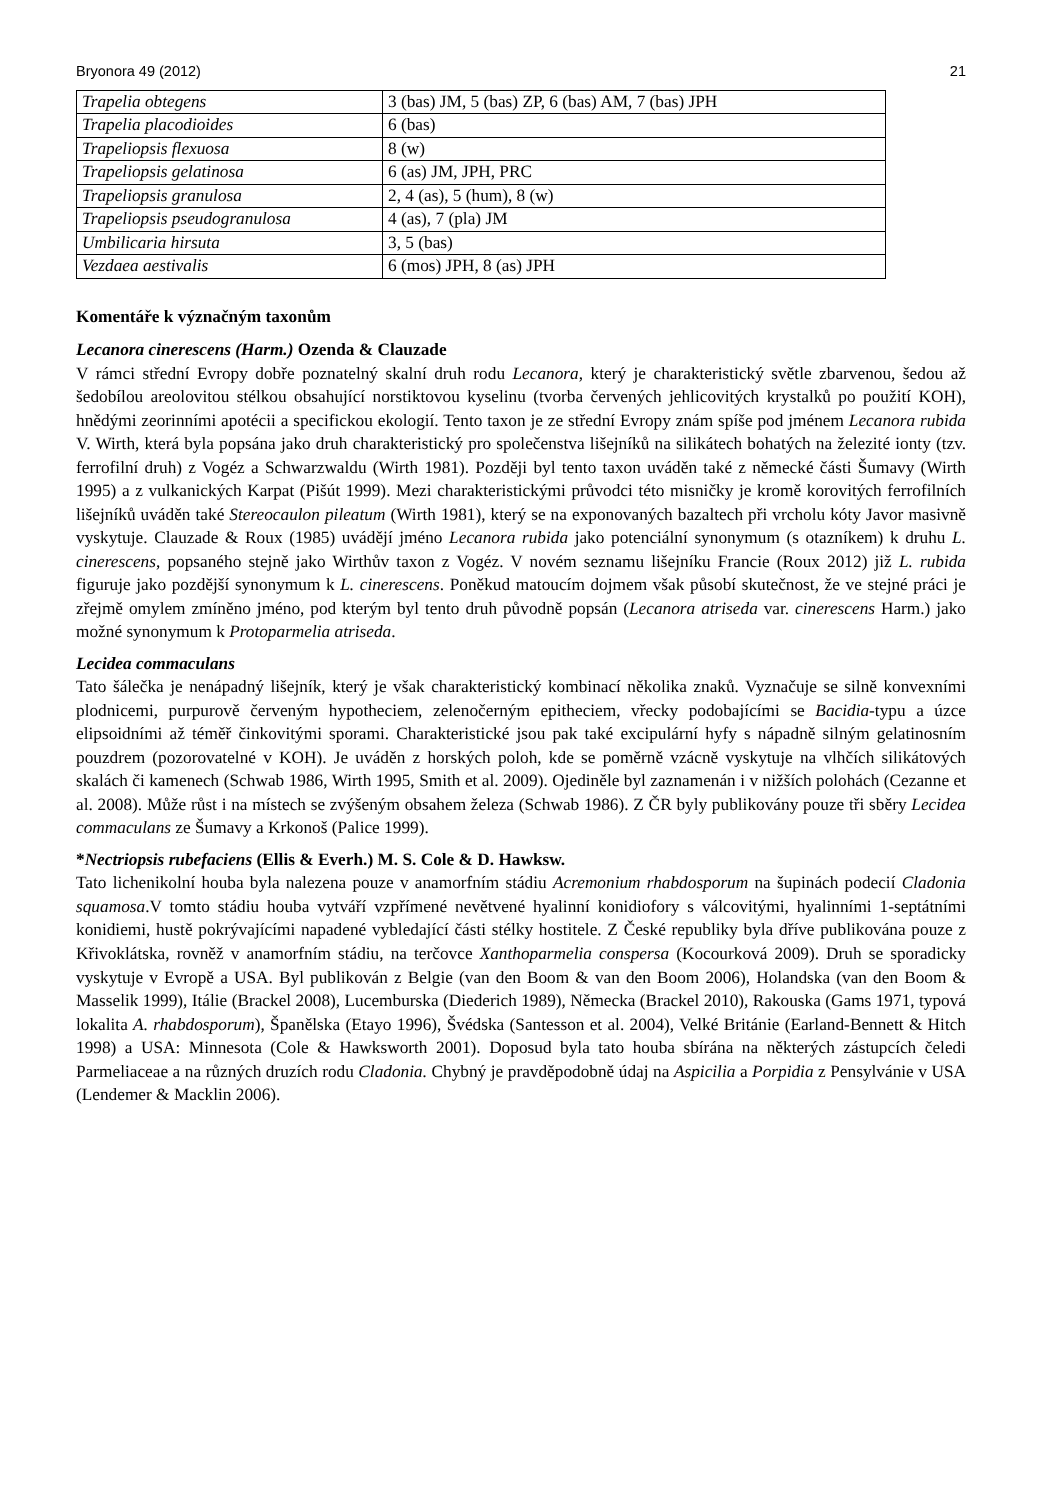Bryonora 49 (2012) 21
| Trapelia obtegens | 3 (bas) JM, 5 (bas) ZP, 6 (bas) AM, 7 (bas) JPH |
| Trapelia placodioides | 6 (bas) |
| Trapeliopsis flexuosa | 8 (w) |
| Trapeliopsis gelatinosa | 6 (as) JM, JPH, PRC |
| Trapeliopsis granulosa | 2, 4 (as), 5 (hum), 8 (w) |
| Trapeliopsis pseudogranulosa | 4 (as), 7 (pla) JM |
| Umbilicaria hirsuta | 3, 5 (bas) |
| Vezdaea aestivalis | 6 (mos) JPH, 8 (as) JPH |
Komentáře k význačným taxonům
Lecanora cinerescens (Harm.) Ozenda & Clauzade
V rámci střední Evropy dobře poznatelný skalní druh rodu Lecanora, který je charakteristický světle zbarvenou, šedou až šedobílou areolovitou stélkou obsahující norstiktovou kyselinu (tvorba červených jehlicovitých krystalků po použití KOH), hnědými zeorinními apotécii a specifickou ekologií. Tento taxon je ze střední Evropy znám spíše pod jménem Lecanora rubida V. Wirth, která byla popsána jako druh charakteristický pro společenstva lišejníků na silikátech bohatých na železité ionty (tzv. ferrofilní druh) z Vogéz a Schwarzwaldu (Wirth 1981). Později byl tento taxon uváděn také z německé části Šumavy (Wirth 1995) a z vulkanických Karpat (Pišút 1999). Mezi charakteristickými průvodci této misničky je kromě korovitých ferrofilních lišejníků uváděn také Stereocaulon pileatum (Wirth 1981), který se na exponovaných bazaltech při vrcholu kóty Javor masivně vyskytuje. Clauzade & Roux (1985) uvádějí jméno Lecanora rubida jako potenciální synonymum (s otazníkem) k druhu L. cinerescens, popsaného stejně jako Wirthův taxon z Vogéz. V novém seznamu lišejníku Francie (Roux 2012) již L. rubida figuruje jako pozdější synonymum k L. cinerescens. Poněkud matoucím dojmem však působí skutečnost, že ve stejné práci je zřejmě omylem zmíněno jméno, pod kterým byl tento druh původně popsán (Lecanora atriseda var. cinerescens Harm.) jako možné synonymum k Protoparmelia atriseda.
Lecidea commaculans
Tato šálečka je nenápadný lišejník, který je však charakteristický kombinací několika znaků. Vyznačuje se silně konvexními plodnicemi, purpurově červeným hypotheciem, zelenočerným epitheciem, vřecky podobajícími se Bacidia-typu a úzce elipsoidními až téměř činkovitými sporami. Charakteristické jsou pak také excipulární hyfy s nápadně silným gelatinosním pouzdrem (pozorovatelné v KOH). Je uváděn z horských poloh, kde se poměrně vzácně vyskytuje na vlhčích silikátových skalách či kamenech (Schwab 1986, Wirth 1995, Smith et al. 2009). Ojediněle byl zaznamenán i v nižších polohách (Cezanne et al. 2008). Může růst i na místech se zvýšeným obsahem železa (Schwab 1986). Z ČR byly publikovány pouze tři sběry Lecidea commaculans ze Šumavy a Krkonoš (Palice 1999).
*Nectriopsis rubefaciens (Ellis & Everh.) M. S. Cole & D. Hawksw.
Tato lichenikolní houba byla nalezena pouze v anamorfním stádiu Acremonium rhabdosporum na šupinách podecií Cladonia squamosa.V tomto stádiu houba vytváří vzpřímené nevětvené hyalinní konidiofory s válcovitými, hyalinními 1-septátními konidiemi, hustě pokrývajícími napadené vybledající části stélky hostitele. Z České republiky byla dříve publikována pouze z Křivoklátska, rovněž v anamorfním stádiu, na terčovce Xanthoparmelia conspersa (Kocourková 2009). Druh se sporadicky vyskytuje v Evropě a USA. Byl publikován z Belgie (van den Boom & van den Boom 2006), Holandska (van den Boom & Masselik 1999), Itálie (Brackel 2008), Lucemburska (Diederich 1989), Německa (Brackel 2010), Rakouska (Gams 1971, typová lokalita A. rhabdosporum), Španělska (Etayo 1996), Švédska (Santesson et al. 2004), Velké Británie (Earland-Bennett & Hitch 1998) a USA: Minnesota (Cole & Hawksworth 2001). Doposud byla tato houba sbírána na některých zástupcích čeledi Parmeliaceae a na různých druzích rodu Cladonia. Chybný je pravděpodobně údaj na Aspicilia a Porpidia z Pensylvánie v USA (Lendemer & Macklin 2006).